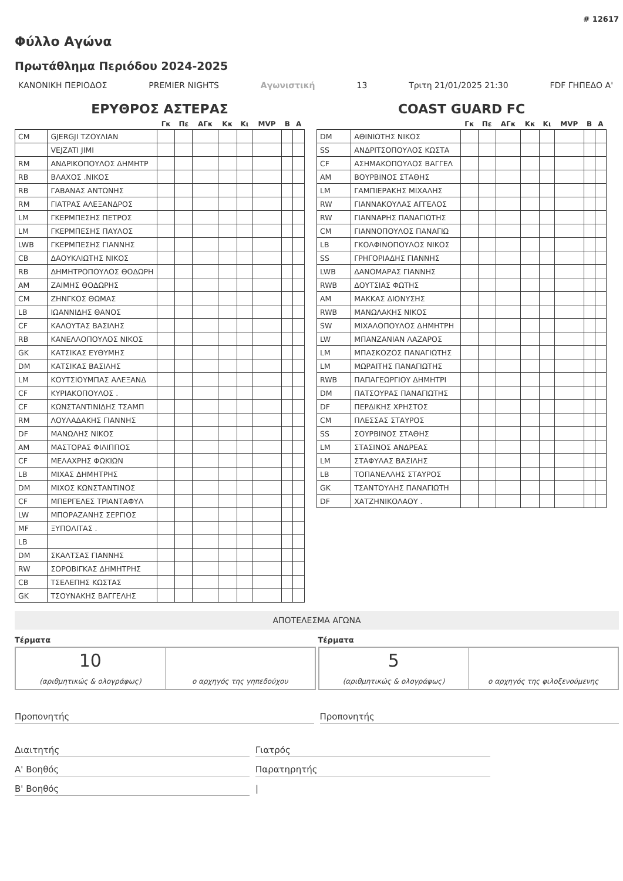# 12617
Φύλλο Αγώνα
Πρωτάθλημα Περιόδου 2024-2025
ΚΑΝΟΝΙΚΗ ΠΕΡΙΟΔΟΣ PREMIER NIGHTS Αγωνιστική 13 Τριτη 21/01/2025 21:30 FDF ΓΗΠΕΔΟ Α'
ΕΡΥΘΡΟΣ ΑΣΤΕΡΑΣ
| | | Γκ | Πε | ΑΓκ | Κκ | Κι | MVP | Β | Α |
| --- | --- | --- | --- | --- | --- | --- | --- | --- | --- |
| CM | GJERGJI ΤΖΟΥΛΙΑΝ | | | | | | | | |
| | VEJZATI JIMI | | | | | | | | |
| RM | ΑΝΔΡΙΚΟΠΟΥΛΟΣ ΔΗΜΗΤΡ | | | | | | | | |
| RB | ΒΛΑΧΟΣ .ΝΙΚΟΣ | | | | | | | | |
| RB | ΓΑΒΑΝΑΣ ΑΝΤΩΝΗΣ | | | | | | | | |
| RM | ΓΙΑΤΡΑΣ ΑΛΕΞΑΝΔΡΟΣ | | | | | | | | |
| LM | ΓΚΕΡΜΠΕΣΗΣ ΠΕΤΡΟΣ | | | | | | | | |
| LM | ΓΚΕΡΜΠΕΣΗΣ ΠΑΥΛΟΣ | | | | | | | | |
| LWB | ΓΚΕΡΜΠΕΣΗΣ ΓΙΑΝΝΗΣ | | | | | | | | |
| CB | ΔΑΟΥΚΛΙΩΤΗΣ ΝΙΚΟΣ | | | | | | | | |
| RB | ΔΗΜΗΤΡΟΠΟΥΛΟΣ ΘΟΔΩΡΗ | | | | | | | | |
| AM | ΖΑΙΜΗΣ ΘΟΔΩΡΗΣ | | | | | | | | |
| CM | ΖΗΝΓΚΟΣ ΘΩΜΑΣ | | | | | | | | |
| LB | ΙΩΑΝΝΙΔΗΣ ΘΑΝΟΣ | | | | | | | | |
| CF | ΚΑΛΟΥΤΑΣ ΒΑΣΙΛΗΣ | | | | | | | | |
| RB | ΚΑΝΕΛΛΟΠΟΥΛΟΣ ΝΙΚΟΣ | | | | | | | | |
| GK | ΚΑΤΣΙΚΑΣ ΕΥΘΥΜΗΣ | | | | | | | | |
| DM | ΚΑΤΣΙΚΑΣ ΒΑΣΙΛΗΣ | | | | | | | | |
| LM | ΚΟΥΤΣΙΟΥΜΠΑΣ ΑΛΕΞΑΝΔ | | | | | | | | |
| CF | ΚΥΡΙΑΚΟΠΟΥΛΟΣ . | | | | | | | | |
| CF | ΚΩΝΣΤΑΝΤΙΝΙΔΗΣ ΤΣΑΜΠ | | | | | | | | |
| RM | ΛΟΥΛΑΔΑΚΗΣ ΓΙΑΝΝΗΣ | | | | | | | | |
| DF | ΜΑΝΩΛΗΣ ΝΙΚΟΣ | | | | | | | | |
| AM | ΜΑΣΤΟΡΑΣ ΦΙΛΙΠΠΟΣ | | | | | | | | |
| CF | ΜΕΛΑΧΡΗΣ ΦΩΚΙΩΝ | | | | | | | | |
| LB | ΜΙΧΑΣ ΔΗΜΗΤΡΗΣ | | | | | | | | |
| DM | ΜΙΧΟΣ ΚΩΝΣΤΑΝΤΙΝΟΣ | | | | | | | | |
| CF | ΜΠΕΡΓΕΛΕΣ ΤΡΙΑΝΤΑΦΥΛ | | | | | | | | |
| LW | ΜΠΟΡΑΖΑΝΗΣ ΣΕΡΓΙΟΣ | | | | | | | | |
| MF | ΞΥΠΟΛΙΤΑΣ . | | | | | | | | |
| LB | | | | | | | | | |
| DM | ΣΚΑΛΤΣΑΣ ΓΙΑΝΝΗΣ | | | | | | | | |
| RW | ΣΟΡΟΒΙΓΚΑΣ ΔΗΜΗΤΡΗΣ | | | | | | | | |
| CB | ΤΣΕΛΕΠΗΣ ΚΩΣΤΑΣ | | | | | | | | |
| GK | ΤΣΟΥΝΑΚΗΣ ΒΑΓΓΕΛΗΣ | | | | | | | | |
COAST GUARD FC
| | | Γκ | Πε | ΑΓκ | Κκ | Κι | MVP | Β | Α |
| --- | --- | --- | --- | --- | --- | --- | --- | --- | --- |
| DM | ΑΘΙΝΙΩΤΗΣ ΝΙΚΟΣ | | | | | | | | |
| SS | ΑΝΔΡΙΤΣΟΠΟΥΛΟΣ ΚΩΣΤΑ | | | | | | | | |
| CF | ΑΣΗΜΑΚΟΠΟΥΛΟΣ ΒΑΓΓΕΛ | | | | | | | | |
| AM | ΒΟΥΡΒΙΝΟΣ ΣΤΑΘΗΣ | | | | | | | | |
| LM | ΓΑΜΠΙΕΡΑΚΗΣ ΜΙΧΑΛΗΣ | | | | | | | | |
| RW | ΓΙΑΝΝΑΚΟΥΛΑΣ ΑΓΓΕΛΟΣ | | | | | | | | |
| RW | ΓΙΑΝΝΑΡΗΣ ΠΑΝΑΓΙΩΤΗΣ | | | | | | | | |
| CM | ΓΙΑΝΝΟΠΟΥΛΟΣ ΠΑΝΑΓΙΩ | | | | | | | | |
| LB | ΓΚΟΛΦΙΝΟΠΟΥΛΟΣ ΝΙΚΟΣ | | | | | | | | |
| SS | ΓΡΗΓΟΡΙΑΔΗΣ ΓΙΑΝΝΗΣ | | | | | | | | |
| LWB | ΔΑΝΟΜΑΡΑΣ ΓΙΑΝΝΗΣ | | | | | | | | |
| RWB | ΔΟΥΤΣΙΑΣ ΦΩΤΗΣ | | | | | | | | |
| AM | ΜΑΚΚΑΣ ΔΙΟΝΥΣΗΣ | | | | | | | | |
| RWB | ΜΑΝΩΛΑΚΗΣ ΝΙΚΟΣ | | | | | | | | |
| SW | ΜΙΧΑΛΟΠΟΥΛΟΣ ΔΗΜΗΤΡΗ | | | | | | | | |
| LW | ΜΠΑΝΖΑΝΙΑΝ ΛΑΖΑΡΟΣ | | | | | | | | |
| LM | ΜΠΑΣΚΟΖΟΣ ΠΑΝΑΓΙΩΤΗΣ | | | | | | | | |
| LM | ΜΩΡΑΙΤΗΣ ΠΑΝΑΓΙΩΤΗΣ | | | | | | | | |
| RWB | ΠΑΠΑΓΕΩΡΓΙΟΥ ΔΗΜΗΤΡΙ | | | | | | | | |
| DM | ΠΑΤΣΟΥΡΑΣ ΠΑΝΑΓΙΩΤΗΣ | | | | | | | | |
| DF | ΠΕΡΔΙΚΗΣ ΧΡΗΣΤΟΣ | | | | | | | | |
| CM | ΠΛΕΣΣΑΣ ΣΤΑΥΡΟΣ | | | | | | | | |
| SS | ΣΟΥΡΒΙΝΟΣ ΣΤΑΘΗΣ | | | | | | | | |
| LM | ΣΤΑΣΙΝΟΣ ΑΝΔΡΕΑΣ | | | | | | | | |
| LM | ΣΤΑΦΥΛΑΣ ΒΑΣΙΛΗΣ | | | | | | | | |
| LB | ΤΟΠΑΝΕΛΛΗΣ ΣΤΑΥΡΟΣ | | | | | | | | |
| GK | ΤΣΑΝΤΟΥΛΗΣ ΠΑΝΑΓΙΩΤΗ | | | | | | | | |
| DF | ΧΑΤΖΗΝΙΚΟΛΑΟΥ . | | | | | | | | |
ΑΠΟΤΕΛΕΣΜΑ ΑΓΩΝΑ
Τέρματα
10
(αριθμητικώς & ολογράφως)
ο αρχηγός της γηπεδούχου
Τέρματα
5
(αριθμητικώς & ολογράφως)
ο αρχηγός της φιλοξενούμενης
Προπονητής Προπονητής
Διαιτητής
Α' Βοηθός
Β' Βοηθός
Γιατρός
Παρατηρητής
|